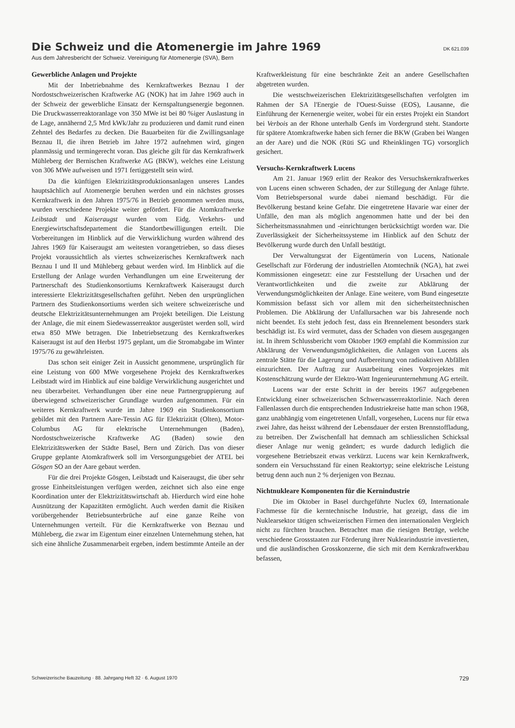Die Schweiz und die Atomenergie im Jahre 1969
DK 621.039
Aus dem Jahresbericht der Schweiz. Vereinigung für Atomenergie (SVA), Bern
Gewerbliche Anlagen und Projekte
Mit der Inbetriebnahme des Kernkraftwerkes Beznau I der Nordostschweizerischen Kraftwerke AG (NOK) hat im Jahre 1969 auch in der Schweiz der gewerbliche Einsatz der Kernspaltungsenergie begonnen. Die Druckwasserreaktoranlage von 350 MWe ist bei 80 %iger Auslastung in de Lage, annähernd 2,5 Mrd kWk/Jahr zu produzieren und damit rund einen Zehntel des Bedarfes zu decken. Die Bauarbeiten für die Zwillingsanlage Beznau II, die ihren Betrieb im Jahre 1972 aufnehmen wird, gingen planmässig und termingerecht voran. Das gleiche gilt für das Kernkraftwerk Mühleberg der Bernischen Kraftwerke AG (BKW), welches eine Leistung von 306 MWe aufweisen und 1971 fertiggestellt sein wird.
Da die künftigen Elektrizitätsproduktionsanlagen unseres Landes hauptsächlich auf Atomenergie beruhen werden und ein nächstes grosses Kernkraftwerk in den Jahren 1975/76 in Betrieb genommen werden muss, wurden verschiedene Projekte weiter gefördert. Für die Atomkraftwerke Leibstadt und Kaiseraugst wurden vom Eidg. Verkehrs- und Energiewirtschaftsdepartement die Standortbewilligungen erteilt. Die Vorbereitungen im Hinblick auf die Verwirklichung wurden während des Jahres 1969 für Kaiseraugst am weitesten vorangetrieben, so dass dieses Projekt voraussichtlich als viertes schweizerisches Kernkraftwerk nach Beznau I und II und Mühleberg gebaut werden wird. Im Hinblick auf die Erstellung der Anlage wurden Verhandlungen um eine Erweiterung der Partnerschaft des Studienkonsortiums Kernkraftwerk Kaiseraugst durch interessierte Elektrizitätsgesellschaften geführt. Neben den ursprünglichen Partnern des Studienkonsortiums werden sich weitere schweizerische und deutsche Elektrizitätsunternehmungen am Projekt beteiligen. Die Leistung der Anlage, die mit einem Siedewasserreaktor ausgerüstet werden soll, wird etwa 850 MWe betragen. Die Inbetriebsetzung des Kernkraftwerkes Kaiseraugst ist auf den Herbst 1975 geplant, um die Stromabgabe im Winter 1975/76 zu gewährleisten.
Das schon seit einiger Zeit in Aussicht genommene, ursprünglich für eine Leistung von 600 MWe vorgesehene Projekt des Kernkraftwerkes Leibstadt wird im Hinblick auf eine baldige Verwirklichung ausgerichtet und neu überarbeitet. Verhandlungen über eine neue Partnergruppierung auf überwiegend schweizerischer Grundlage wurden aufgenommen. Für ein weiteres Kernkraftwerk wurde im Jahre 1969 ein Studienkonsortium gebildet mit den Partnern Aare-Tessin AG für Elektrizität (Olten), Motor-Columbus AG für elektrische Unternehmungen (Baden), Nordostschweizerische Kraftwerke AG (Baden) sowie den Elektrizitätswerken der Städte Basel, Bern und Zürich. Das von dieser Gruppe geplante Atomkraftwerk soll im Versorgungsgebiet der ATEL bei Gösgen SO an der Aare gebaut werden.
Für die drei Projekte Gösgen, Leibstadt und Kaiseraugst, die über sehr grosse Einheitsleistungen verfügen werden, zeichnet sich also eine enge Koordination unter der Elektrizitätswirtschaft ab. Hierdurch wird eine hohe Ausnützung der Kapazitäten ermöglicht. Auch werden damit die Risiken vorübergehender Betriebsunterbrüche auf eine ganze Reihe von Unternehmungen verteilt. Für die Kernkraftwerke von Beznau und Mühleberg, die zwar im Eigentum einer einzelnen Unternehmung stehen, hat sich eine ähnliche Zusammenarbeit ergeben, indem bestimmte Anteile an der Kraftwerkleistung für eine beschränkte Zeit an andere Gesellschaften abgetreten wurden.
Die westschweizerischen Elektrizitätsgesellschaften verfolgten im Rahmen der SA l'Energie de l'Ouest-Suisse (EOS), Lausanne, die Einführung der Kernenergie weiter, wobei für ein erstes Projekt ein Standort bei Verbois an der Rhone unterhalb Genfs im Vordergrund steht. Standorte für spätere Atomkraftwerke haben sich ferner die BKW (Graben bei Wangen an der Aare) und die NOK (Rüti SG und Rheinklingen TG) vorsorglich gesichert.
Versuchs-Kernkraftwerk Lucens
Am 21. Januar 1969 erlitt der Reakor des Versuchskernkraftwerkes von Lucens einen schweren Schaden, der zur Stillegung der Anlage führte. Vom Betriebspersonal wurde dabei niemand beschädigt. Für die Bevölkerung bestand keine Gefahr. Die eingetretene Havarie war einer der Unfälle, den man als möglich angenommen hatte und der bei den Sicherheitsmassnahmen und -einrichtungen berücksichtigt worden war. Die Zuverlässigkeit der Sicherheitssysteme im Hinblick auf den Schutz der Bevölkerung wurde durch den Unfall bestätigt.
Der Verwaltungsrat der Eigentümerin von Lucens, Nationale Gesellschaft zur Förderung der industriellen Atomtechnik (NGA), hat zwei Kommissionen eingesetzt: eine zur Feststellung der Ursachen und der Verantwortlichkeiten und die zweite zur Abklärung der Verwendungsmöglichkeiten der Anlage. Eine weitere, vom Bund eingesetzte Kommission befasst sich vor allem mit den sicherheitstechnischen Problemen. Die Abklärung der Unfallursachen war bis Jahresende noch nicht beendet. Es steht jedoch fest, dass ein Brennelement besonders stark beschädigt ist. Es wird vermutet, dass der Schaden von diesem ausgegangen ist. In ihrem Schlussbericht vom Oktober 1969 empfahl die Kommission zur Abklärung der Verwendungsmöglichkeiten, die Anlagen von Lucens als zentrale Stätte für die Lagerung und Aufbereitung von radioaktiven Abfällen einzurichten. Der Auftrag zur Ausarbeitung eines Vorprojektes mit Kostenschätzung wurde der Elektro-Watt Ingenieurunternehmung AG erteilt.
Lucens war der erste Schritt in der bereits 1967 aufgegebenen Entwicklung einer schweizerischen Schwerwasserreaktorlinie. Nach deren Fallenlassen durch die entsprechenden Industriekreise hatte man schon 1968, ganz unabhängig vom eingetretenen Unfall, vorgesehen, Lucens nur für etwa zwei Jahre, das heisst während der Lebensdauer der ersten Brennstoffladung, zu betreiben. Der Zwischenfall hat demnach am schliesslichen Schicksal dieser Anlage nur wenig geändert; es wurde dadurch lediglich die vorgesehene Betriebszeit etwas verkürzt. Lucens war kein Kernkraftwerk, sondern ein Versuchsstand für einen Reaktortyp; seine elektrische Leistung betrug denn auch nun 2 % derjenigen von Beznau.
Nichtnukleare Komponenten für die Kernindustrie
Die im Oktober in Basel durchgeführte Nuclex 69, Internationale Fachmesse für die kerntechnische Industrie, hat gezeigt, dass die im Nuklearsektor tätigen schweizerischen Firmen den internationalen Vergleich nicht zu fürchten brauchen. Betrachtet man die riesigen Beträge, welche verschiedene Grossstaaten zur Förderung ihrer Nuklearindustrie investierten, und die ausländischen Grosskonzerne, die sich mit dem Kernkraftwerkbau befassen,
Schweizerische Bauzeitung · 88. Jahrgang Heft 32 · 6. August 1970 729